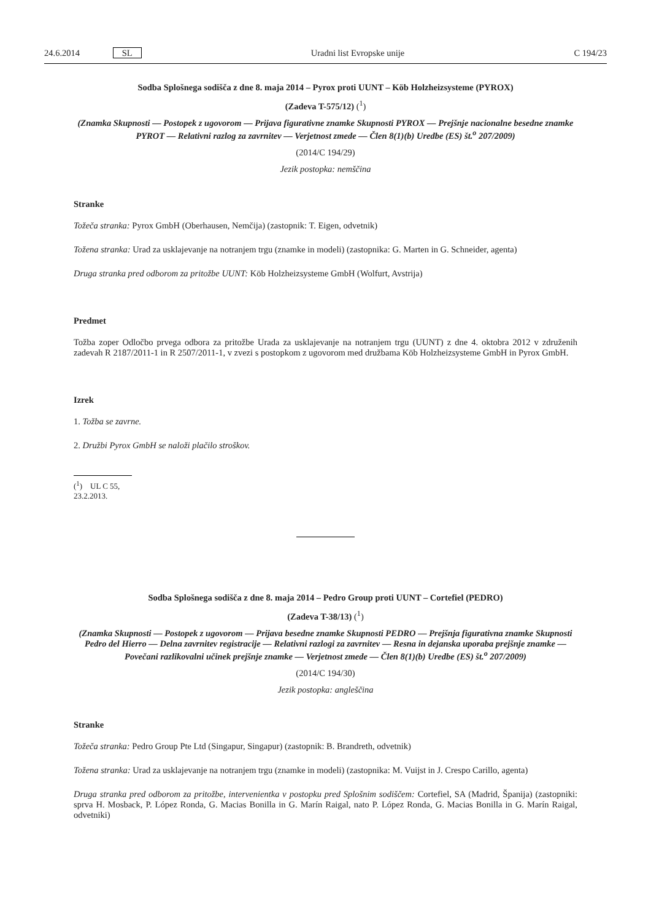24.6.2014 SL Uradni list Evropske unije C 194/23
Sodba Splošnega sodišča z dne 8. maja 2014 – Pyrox proti UUNT – Köb Holzheizsysteme (PYROX)
(Zadeva T-575/12) (<sup>1</sup>)
(Znamka Skupnosti — Postopek z ugovorom — Prijava figurativne znamke Skupnosti PYROX — Prejšnje nacionalne besedne znamke PYROT — Relativni razlog za zavrnitev — Verjetnost zmede — Člen 8(1)(b) Uredbe (ES) št.<sup>o</sup> 207/2009)
(2014/C 194/29)
Jezik postopka: nemščina
Stranke
Tožeča stranka: Pyrox GmbH (Oberhausen, Nemčija) (zastopnik: T. Eigen, odvetnik)
Tožena stranka: Urad za usklajevanje na notranjem trgu (znamke in modeli) (zastopnika: G. Marten in G. Schneider, agenta)
Druga stranka pred odborom za pritožbe UUNT: Köb Holzheizsysteme GmbH (Wolfurt, Avstrija)
Predmet
Tožba zoper Odločbo prvega odbora za pritožbe Urada za usklajevanje na notranjem trgu (UUNT) z dne 4. oktobra 2012 v združenih zadevah R 2187/2011-1 in R 2507/2011-1, v zvezi s postopkom z ugovorom med družbama Köb Holzheizsysteme GmbH in Pyrox GmbH.
Izrek
1. Tožba se zavrne.
2. Družbi Pyrox GmbH se naloži plačilo stroškov.
(<sup>1</sup>) UL C 55, 23.2.2013.
Sodba Splošnega sodišča z dne 8. maja 2014 – Pedro Group proti UUNT – Cortefiel (PEDRO)
(Zadeva T-38/13) (<sup>1</sup>)
(Znamka Skupnosti — Postopek z ugovorom — Prijava besedne znamke Skupnosti PEDRO — Prejšnja figurativna znamke Skupnosti Pedro del Hierro — Delna zavrnitev registracije — Relativni razlogi za zavrnitev — Resna in dejanska uporaba prejšnje znamke — Povečani razlikovalni učinek prejšnje znamke — Verjetnost zmede — Člen 8(1)(b) Uredbe (ES) št.<sup>o</sup> 207/2009)
(2014/C 194/30)
Jezik postopka: angleščina
Stranke
Tožeča stranka: Pedro Group Pte Ltd (Singapur, Singapur) (zastopnik: B. Brandreth, odvetnik)
Tožena stranka: Urad za usklajevanje na notranjem trgu (znamke in modeli) (zastopnika: M. Vuijst in J. Crespo Carillo, agenta)
Druga stranka pred odborom za pritožbe, intervenientka v postopku pred Splošnim sodiščem: Cortefiel, SA (Madrid, Španija) (zastopniki: sprva H. Mosback, P. López Ronda, G. Macias Bonilla in G. Marín Raigal, nato P. López Ronda, G. Macias Bonilla in G. Marín Raigal, odvetniki)